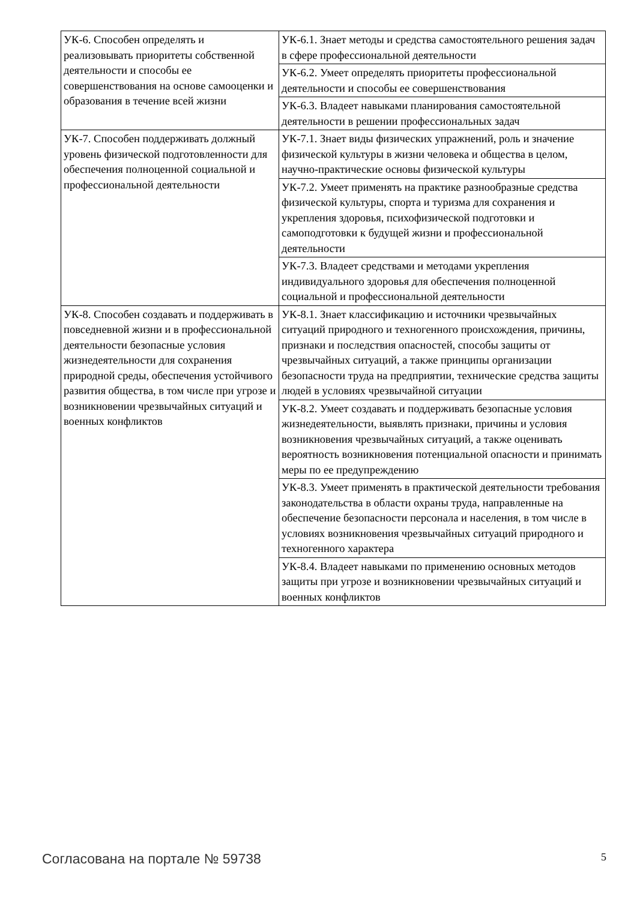| УК-6. Способен определять и реализовывать приоритеты собственной деятельности и способы ее совершенствования на основе самооценки и образования в течение всей жизни | УК-6.1. Знает методы и средства самостоятельного решения задач в сфере профессиональной деятельности |
| | УК-6.2. Умеет определять приоритеты профессиональной деятельности и способы ее совершенствования |
| | УК-6.3. Владеет навыками планирования самостоятельной деятельности в решении профессиональных задач |
| УК-7. Способен поддерживать должный уровень физической подготовленности для обеспечения полноценной социальной и профессиональной деятельности | УК-7.1. Знает виды физических упражнений, роль и значение физической культуры в жизни человека и общества в целом, научно-практические основы физической культуры |
| | УК-7.2. Умеет применять на практике разнообразные средства физической культуры, спорта и туризма для сохранения и укрепления здоровья, психофизической подготовки и самоподготовки к будущей жизни и профессиональной деятельности |
| | УК-7.3. Владеет средствами и методами укрепления индивидуального здоровья для обеспечения полноценной социальной и профессиональной деятельности |
| УК-8. Способен создавать и поддерживать в повседневной жизни и в профессиональной деятельности безопасные условия жизнедеятельности для сохранения природной среды, обеспечения устойчивого развития общества, в том числе при угрозе и возникновении чрезвычайных ситуаций и военных конфликтов | УК-8.1. Знает классификацию и источники чрезвычайных ситуаций природного и техногенного происхождения, причины, признаки и последствия опасностей, способы защиты от чрезвычайных ситуаций, а также принципы организации безопасности труда на предприятии, технические средства защиты людей в условиях чрезвычайной ситуации |
| | УК-8.2. Умеет создавать и поддерживать безопасные условия жизнедеятельности, выявлять признаки, причины и условия возникновения чрезвычайных ситуаций, а также оценивать вероятность возникновения потенциальной опасности и принимать меры по ее предупреждению |
| | УК-8.3. Умеет применять в практической деятельности требования законодательства в области охраны труда, направленные на обеспечение безопасности персонала и населения, в том числе в условиях возникновения чрезвычайных ситуаций природного и техногенного характера |
| | УК-8.4. Владеет навыками по применению основных методов защиты при угрозе и возникновении чрезвычайных ситуаций и военных конфликтов |
Согласована на портале № 59738 5